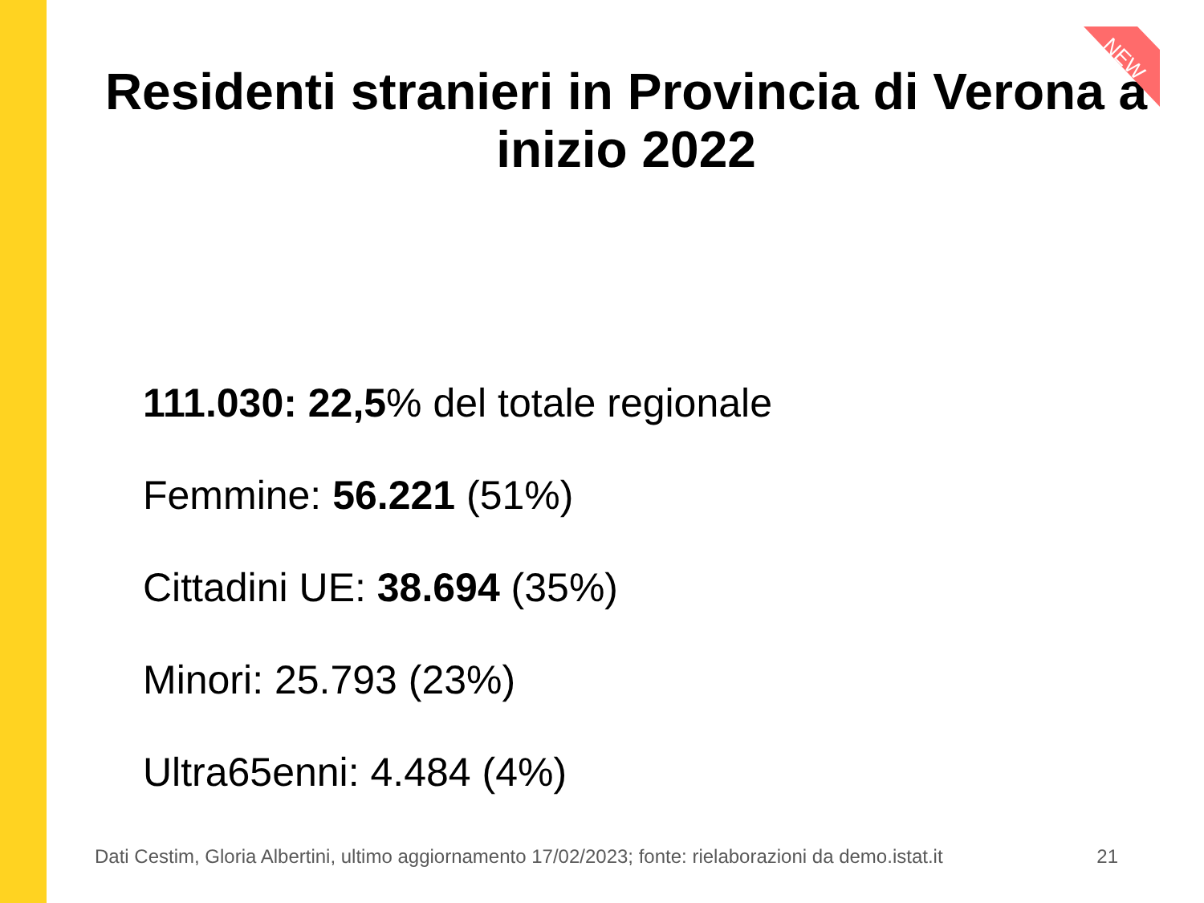Residenti stranieri in Provincia di Verona a inizio 2022
NEW
111.030: 22,5% del totale regionale
Femmine: 56.221 (51%)
Cittadini UE: 38.694 (35%)
Minori: 25.793 (23%)
Ultra65enni: 4.484 (4%)
Dati Cestim, Gloria Albertini, ultimo aggiornamento 17/02/2023; fonte: rielaborazioni da demo.istat.it 21